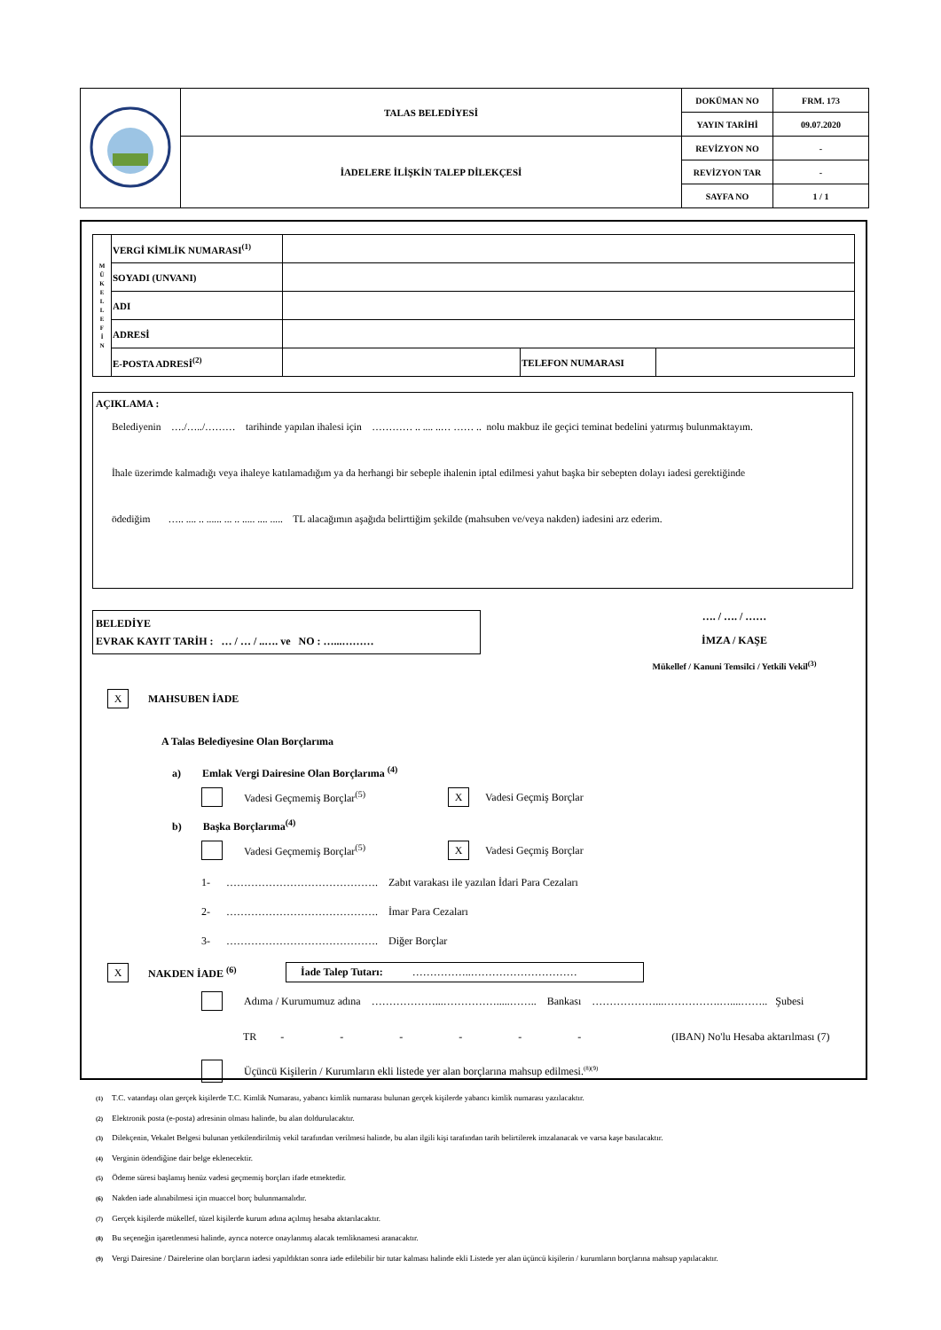| | TALAS BELEDİYESİ | DOKÜMAN NO | FRM. 173 |
| | | YAYIN TARİHİ | 09.07.2020 |
| | İADELERE İLİŞKİN TALEP DİLEKÇESİ | REVİZYON NO | - |
| | | REVİZYON TAR | - |
| | | SAYFA NO | 1 / 1 |
| M Ü K E L L E F İ N | VERGİ KİMLİK NUMARASI<sup>(1)</sup> | | | |
| | SOYADI (UNVANI) | | | |
| | ADI | | | |
| | ADRESİ | | | |
| | E-POSTA ADRESİ<sup>(2)</sup> | | TELEFON NUMARASI | |
AÇIKLAMA :
Belediyenin …./…../……… tarihinde yapılan ihalesi için ………… .. .... ..… …… .. nolu makbuz ile geçici teminat bedelini yatırmış bulunmaktayım.
İhale üzerimde kalmadığı veya ihaleye katılamadığım ya da herhangi bir sebeple ihalenin iptal edilmesi yahut başka bir sebepten dolayı iadesi gerektiğinde
ödediğim ….. .... .. ...... ... .. ..... .... ..... TL alacağımın aşağıda belirttiğim şekilde (mahsuben ve/veya nakden) iadesini arz ederim.
BELEDİYE
EVRAK KAYIT TARİH : … / … / ..…. ve NO : …...………
…. / …. / ……
İMZA / KAŞE
Mükellef / Kanuni Temsilci / Yetkili Vekil<sup>(3)</sup>
X MAHSUBEN İADE
A Talas Belediyesine Olan Borçlarıma
a) Emlak Vergi Dairesine Olan Borçlarıma <sup>(4)</sup>
Vadesi Geçmemiş Borçlar<sup>(5)</sup> X Vadesi Geçmiş Borçlar
b) Başka Borçlarıma<sup>(4)</sup>
Vadesi Geçmemiş Borçlar<sup>(5)</sup> X Vadesi Geçmiş Borçlar
1- ……………………………………. Zabıt varakası ile yazılan İdari Para Cezaları
2- ……………………………………. İmar Para Cezaları
3- ……………………………………. Diğer Borçlar
X NAKDEN İADE <sup>(6)</sup>
İade Talep Tutarı: ……………..…………………………
Adıma / Kurumumuz adına ………………...…………….....…….. Bankası ………………...…………….…....…….. Şubesi
TR - - - - - - (IBAN) No'lu Hesaba aktarılması (7)
Üçüncü Kişilerin / Kurumların ekli listede yer alan borçlarına mahsup edilmesi.<sup>(8)(9)</sup>
(1) T.C. vatandaşı olan gerçek kişilerde T.C. Kimlik Numarası, yabancı kimlik numarası bulunan gerçek kişilerde yabancı kimlik numarası yazılacaktır.
(2) Elektronik posta (e-posta) adresinin olması halinde, bu alan doldurulacaktır.
(3) Dilekçenin, Vekalet Belgesi bulunan yetkilendirilmiş vekil tarafından verilmesi halinde, bu alan ilgili kişi tarafından tarih belirtilerek imzalanacak ve varsa kaşe basılacaktır.
(4) Verginin ödendiğine dair belge eklenecektir.
(5) Ödeme süresi başlamış henüz vadesi geçmemiş borçları ifade etmektedir.
(6) Nakden iade alınabilmesi için muaccel borç bulunmamalıdır.
(7) Gerçek kişilerde mükellef, tüzel kişilerde kurum adına açılmış hesaba aktarılacaktır.
(8) Bu seçeneğin işaretlenmesi halinde, ayrıca noterce onaylanmış alacak temliknamesi aranacaktır.
(9) Vergi Dairesine / Dairelerine olan borçların iadesi yapıldıktan sonra iade edilebilir bir tutar kalması halinde ekli Listede yer alan üçüncü kişilerin / kurumların borçlarına mahsup yapılacaktır.